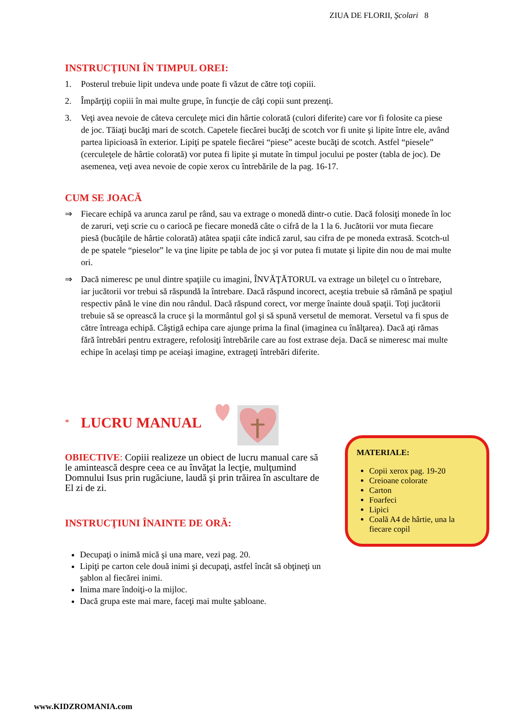ZIUA DE FLORII, Şcolari 8
INSTRUCŢIUNI ÎN TIMPUL OREI:
1. Posterul trebuie lipit undeva unde poate fi văzut de către toţi copiii.
2. Împărţiţi copiii în mai multe grupe, în funcţie de câţi copii sunt prezenţi.
3. Veţi avea nevoie de câteva cerculeţe mici din hârtie colorată (culori diferite) care vor fi folosite ca piese de joc. Tăiaţi bucăţi mari de scotch. Capetele fiecărei bucăţi de scotch vor fi unite şi lipite între ele, având partea lipicioasă în exterior. Lipiţi pe spatele fiecărei “piese” aceste bucăţi de scotch. Astfel “piesele” (cerculeţele de hârtie colorată) vor putea fi lipite şi mutate în timpul jocului pe poster (tabla de joc). De asemenea, veţi avea nevoie de copie xerox cu întrebările de la pag. 16-17.
CUM SE JOACĂ
⇒ Fiecare echipă va arunca zarul pe rând, sau va extrage o monedă dintr-o cutie. Dacă folosiţi monede în loc de zaruri, veţi scrie cu o cariocă pe fiecare monedă câte o cifră de la 1 la 6. Jucătorii vor muta fiecare piesă (bucăţile de hârtie colorată) atâtea spaţii câte indică zarul, sau cifra de pe moneda extrasă. Scotch-ul de pe spatele “pieselor” le va ţine lipite pe tabla de joc şi vor putea fi mutate şi lipite din nou de mai multe ori.
⇒ Dacă nimeresc pe unul dintre spaţiile cu imagini, ÎNVĂŢĂTORUL va extrage un bileţel cu o întrebare, iar jucătorii vor trebui să răspundă la întrebare. Dacă răspund incorect, aceştia trebuie să rămână pe spaţiul respectiv până le vine din nou rândul. Dacă răspund corect, vor merge înainte două spaţii. Toţi jucătorii trebuie să se oprească la cruce şi la mormântul gol şi să spună versetul de memorat. Versetul va fi spus de către întreaga echipă. Câştigă echipa care ajunge prima la final (imaginea cu înălţarea). Dacă aţi rămas fără întrebări pentru extragere, refolosiţi întrebările care au fost extrase deja. Dacă se nimeresc mai multe echipe în acelaşi timp pe aceiaşi imagine, extrageţi întrebări diferite.
* LUCRU MANUAL
OBIECTIVE: Copiii realizeze un obiect de lucru manual care să le amintească despre ceea ce au învăţat la lecţie, mulţumind Domnului Isus prin rugăciune, laudă şi prin trăirea în ascultare de El zi de zi.
INSTRUCŢIUNI ÎNAINTE DE ORĂ:
Decupaţi o inimă mică şi una mare, vezi pag. 20.
Lipiţi pe carton cele două inimi şi decupaţi, astfel încât să obţineţi un şablon al fiecărei inimi.
Inima mare îndoiţi-o la mijloc.
Dacă grupa este mai mare, faceţi mai multe şabloane.
MATERIALE:
Copii xerox pag. 19-20
Creioane colorate
Carton
Foarfeci
Lipici
Coală A4 de hârtie, una la fiecare copil
www.KIDZROMANIA.com